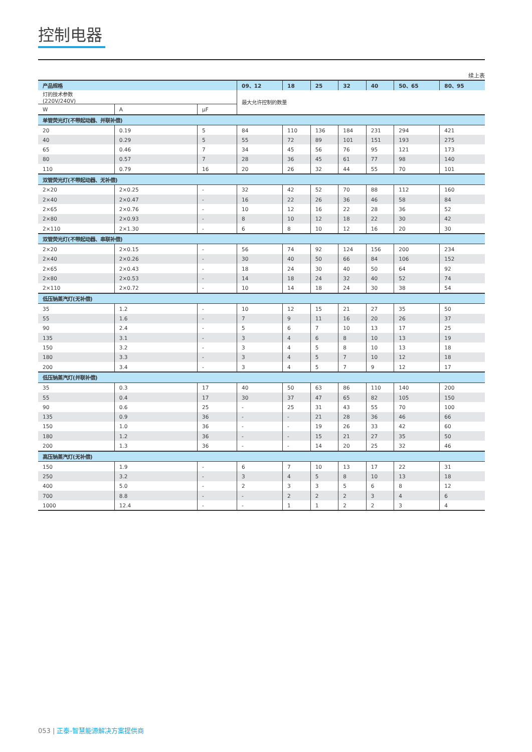控制电器
续上表
| 产品规格 | | | 09、12 | 18 | 25 | 32 | 40 | 50、65 | 80、95 |
| --- | --- | --- | --- | --- | --- | --- | --- | --- | --- |
| 灯的技术参数 (220V/240V) | | | 最大允许控制的数量 | | | | | | |
| W | A | μF | | | | | | | |
| 单管荧光灯(不带起动器、并联补偿) | | | | | | | | | |
| 20 | 0.19 | 5 | 84 | 110 | 136 | 184 | 231 | 294 | 421 |
| 40 | 0.29 | 5 | 55 | 72 | 89 | 101 | 151 | 193 | 275 |
| 65 | 0.46 | 7 | 34 | 45 | 56 | 76 | 95 | 121 | 173 |
| 80 | 0.57 | 7 | 28 | 36 | 45 | 61 | 77 | 98 | 140 |
| 110 | 0.79 | 16 | 20 | 26 | 32 | 44 | 55 | 70 | 101 |
| 双管荧光灯(不带起动器、无补偿) | | | | | | | | | |
| 2×20 | 2×0.25 | - | 32 | 42 | 52 | 70 | 88 | 112 | 160 |
| 2×40 | 2×0.47 | - | 16 | 22 | 26 | 36 | 46 | 58 | 84 |
| 2×65 | 2×0.76 | - | 10 | 12 | 16 | 22 | 28 | 36 | 52 |
| 2×80 | 2×0.93 | - | 8 | 10 | 12 | 18 | 22 | 30 | 42 |
| 2×110 | 2×1.30 | - | 6 | 8 | 10 | 12 | 16 | 20 | 30 |
| 双管荧光灯(不带起动器、串联补偿) | | | | | | | | | |
| 2×20 | 2×0.15 | - | 56 | 74 | 92 | 124 | 156 | 200 | 234 |
| 2×40 | 2×0.26 | - | 30 | 40 | 50 | 66 | 84 | 106 | 152 |
| 2×65 | 2×0.43 | - | 18 | 24 | 30 | 40 | 50 | 64 | 92 |
| 2×80 | 2×0.53 | - | 14 | 18 | 24 | 32 | 40 | 52 | 74 |
| 2×110 | 2×0.72 | - | 10 | 14 | 18 | 24 | 30 | 38 | 54 |
| 低压钠蒸汽灯(无补偿) | | | | | | | | | |
| 35 | 1.2 | - | 10 | 12 | 15 | 21 | 27 | 35 | 50 |
| 55 | 1.6 | - | 7 | 9 | 11 | 16 | 20 | 26 | 37 |
| 90 | 2.4 | - | 5 | 6 | 7 | 10 | 13 | 17 | 25 |
| 135 | 3.1 | - | 3 | 4 | 6 | 8 | 10 | 13 | 19 |
| 150 | 3.2 | - | 3 | 4 | 5 | 8 | 10 | 13 | 18 |
| 180 | 3.3 | - | 3 | 4 | 5 | 7 | 10 | 12 | 18 |
| 200 | 3.4 | - | 3 | 4 | 5 | 7 | 9 | 12 | 17 |
| 低压钠蒸汽灯(并联补偿) | | | | | | | | | |
| 35 | 0.3 | 17 | 40 | 50 | 63 | 86 | 110 | 140 | 200 |
| 55 | 0.4 | 17 | 30 | 37 | 47 | 65 | 82 | 105 | 150 |
| 90 | 0.6 | 25 | - | 25 | 31 | 43 | 55 | 70 | 100 |
| 135 | 0.9 | 36 | - | - | 21 | 28 | 36 | 46 | 66 |
| 150 | 1.0 | 36 | - | - | 19 | 26 | 33 | 42 | 60 |
| 180 | 1.2 | 36 | - | - | 15 | 21 | 27 | 35 | 50 |
| 200 | 1.3 | 36 | - | - | 14 | 20 | 25 | 32 | 46 |
| 高压钠蒸汽灯(无补偿) | | | | | | | | | |
| 150 | 1.9 | - | 6 | 7 | 10 | 13 | 17 | 22 | 31 |
| 250 | 3.2 | - | 3 | 4 | 5 | 8 | 10 | 13 | 18 |
| 400 | 5.0 | - | 2 | 3 | 3 | 5 | 6 | 8 | 12 |
| 700 | 8.8 | - | - | 2 | 2 | 2 | 3 | 4 | 6 |
| 1000 | 12.4 | - | - | 1 | 1 | 2 | 2 | 3 | 4 |
053 | 正泰-智慧能源解决方案提供商